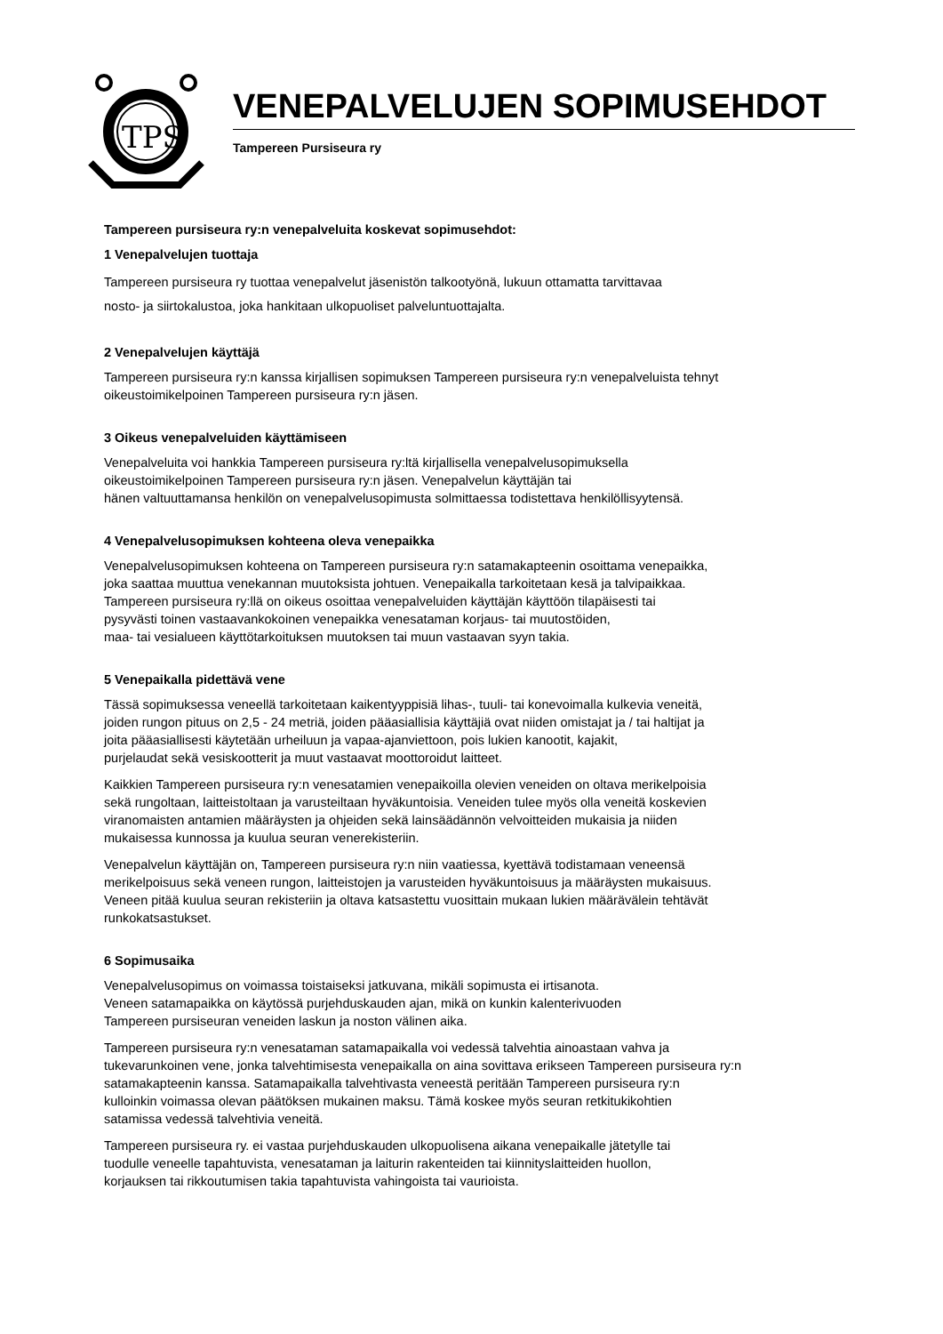TPS
VENEPALVELUJEN SOPIMUSEHDOT
Tampereen Pursiseura ry
Tampereen pursiseura ry:n venepalveluita koskevat sopimusehdot:
1 Venepalvelujen tuottaja
Tampereen pursiseura ry tuottaa venepalvelut jäsenistön talkootyönä, lukuun ottamatta tarvittavaa
nosto- ja siirtokalustoa, joka hankitaan ulkopuoliset palveluntuottajalta.
2 Venepalvelujen käyttäjä
Tampereen pursiseura ry:n kanssa kirjallisen sopimuksen Tampereen pursiseura ry:n venepalveluista tehnyt
oikeustoimikelpoinen Tampereen pursiseura ry:n jäsen.
3 Oikeus venepalveluiden käyttämiseen
Venepalveluita voi hankkia Tampereen pursiseura ry:ltä kirjallisella venepalvelusopimuksella
oikeustoimikelpoinen Tampereen pursiseura ry:n jäsen. Venepalvelun käyttäjän tai
hänen valtuuttamansa henkilön on venepalvelusopimusta solmittaessa todistettava henkilöllisyytensä.
4 Venepalvelusopimuksen kohteena oleva venepaikka
Venepalvelusopimuksen kohteena on Tampereen pursiseura ry:n satamakapteenin osoittama venepaikka,
joka saattaa muuttua venekannan muutoksista johtuen. Venepaikalla tarkoitetaan kesä ja talvipaikkaa.
Tampereen pursiseura ry:llä on oikeus osoittaa venepalveluiden käyttäjän käyttöön tilapäisesti tai
pysyvästi toinen vastaavankokoinen venepaikka venesataman korjaus- tai muutostöiden,
maa- tai vesialueen käyttötarkoituksen muutoksen tai muun vastaavan syyn takia.
5 Venepaikalla pidettävä vene
Tässä sopimuksessa veneellä tarkoitetaan kaikentyyppisiä lihas-, tuuli- tai konevoimalla kulkevia veneitä,
joiden rungon pituus on 2,5 - 24 metriä, joiden pääasiallisia käyttäjiä ovat niiden omistajat ja / tai haltijat ja
joita pääasiallisesti käytetään urheiluun ja vapaa-ajanviettoon, pois lukien kanootit, kajakit,
purjelaudat sekä vesiskootterit ja muut vastaavat moottoroidut laitteet.
Kaikkien Tampereen pursiseura ry:n venesatamien venepaikoilla olevien veneiden on oltava merikelpoisia
sekä rungoltaan, laitteistoltaan ja varusteiltaan hyväkuntoisia. Veneiden tulee myös olla veneitä koskevien
viranomaisten antamien määräysten ja ohjeiden sekä lainsäädännön velvoitteiden mukaisia ja niiden
mukaisessa kunnossa ja kuulua seuran venerekisteriin.
Venepalvelun käyttäjän on, Tampereen pursiseura ry:n niin vaatiessa, kyettävä todistamaan veneensä
merikelpoisuus sekä veneen rungon, laitteistojen ja varusteiden hyväkuntoisuus ja määräysten mukaisuus.
Veneen pitää kuulua seuran rekisteriin ja oltava katsastettu vuosittain mukaan lukien määrävälein tehtävät
runkokatsastukset.
6 Sopimusaika
Venepalvelusopimus on voimassa toistaiseksi jatkuvana, mikäli sopimusta ei irtisanota.
Veneen satamapaikka on käytössä purjehduskauden ajan, mikä on kunkin kalenterivuoden
Tampereen pursiseuran veneiden laskun ja noston välinen aika.
Tampereen pursiseura ry:n venesataman satamapaikalla voi vedessä talvehtia ainoastaan vahva ja
tukevarunkoinen vene, jonka talvehtimisesta venepaikalla on aina sovittava erikseen Tampereen pursiseura ry:n
satamakapteenin kanssa. Satamapaikalla talvehtivasta veneestä peritään Tampereen pursiseura ry:n
kulloinkin voimassa olevan päätöksen mukainen maksu. Tämä koskee myös seuran retkitukikohtien
satamissa vedessä talvehtivia veneitä.
Tampereen pursiseura ry. ei vastaa purjehduskauden ulkopuolisena aikana venepaikalle jätetylle tai
tuodulle veneelle tapahtuvista, venesataman ja laiturin rakenteiden tai kiinnityslaitteiden huollon,
korjauksen tai rikkoutumisen takia tapahtuvista vahingoista tai vaurioista.